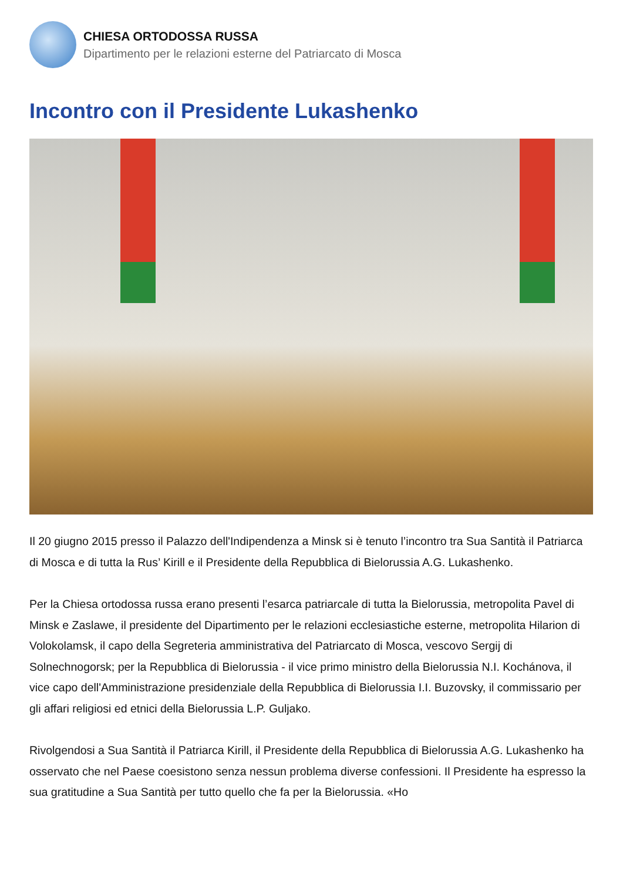CHIESA ORTODOSSA RUSSA
Dipartimento per le relazioni esterne del Patriarcato di Mosca
Incontro con il Presidente Lukashenko
Il 20 giugno 2015 presso il Palazzo dell'Indipendenza a Minsk si è tenuto l’incontro tra Sua Santità il Patriarca di Mosca e di tutta la Rus’ Kirill e il Presidente della Repubblica di Bielorussia A.G. Lukashenko.
Per la Chiesa ortodossa russa erano presenti l’esarca patriarcale di tutta la Bielorussia, metropolita Pavel di Minsk e Zaslawe, il presidente del Dipartimento per le relazioni ecclesiastiche esterne, metropolita Hilarion di Volokolamsk, il capo della Segreteria amministrativa del Patriarcato di Mosca, vescovo Sergij di Solnechnogorsk; per la Repubblica di Bielorussia - il vice primo ministro della Bielorussia N.I. Kochánova, il vice capo dell'Amministrazione presidenziale della Repubblica di Bielorussia I.I. Buzovsky, il commissario per gli affari religiosi ed etnici della Bielorussia L.P. Guljako.
Rivolgendosi a Sua Santità il Patriarca Kirill, il Presidente della Repubblica di Bielorussia A.G. Lukashenko ha osservato che nel Paese coesistono senza nessun problema diverse confessioni. Il Presidente ha espresso la sua gratitudine a Sua Santità per tutto quello che fa per la Bielorussia. «Ho